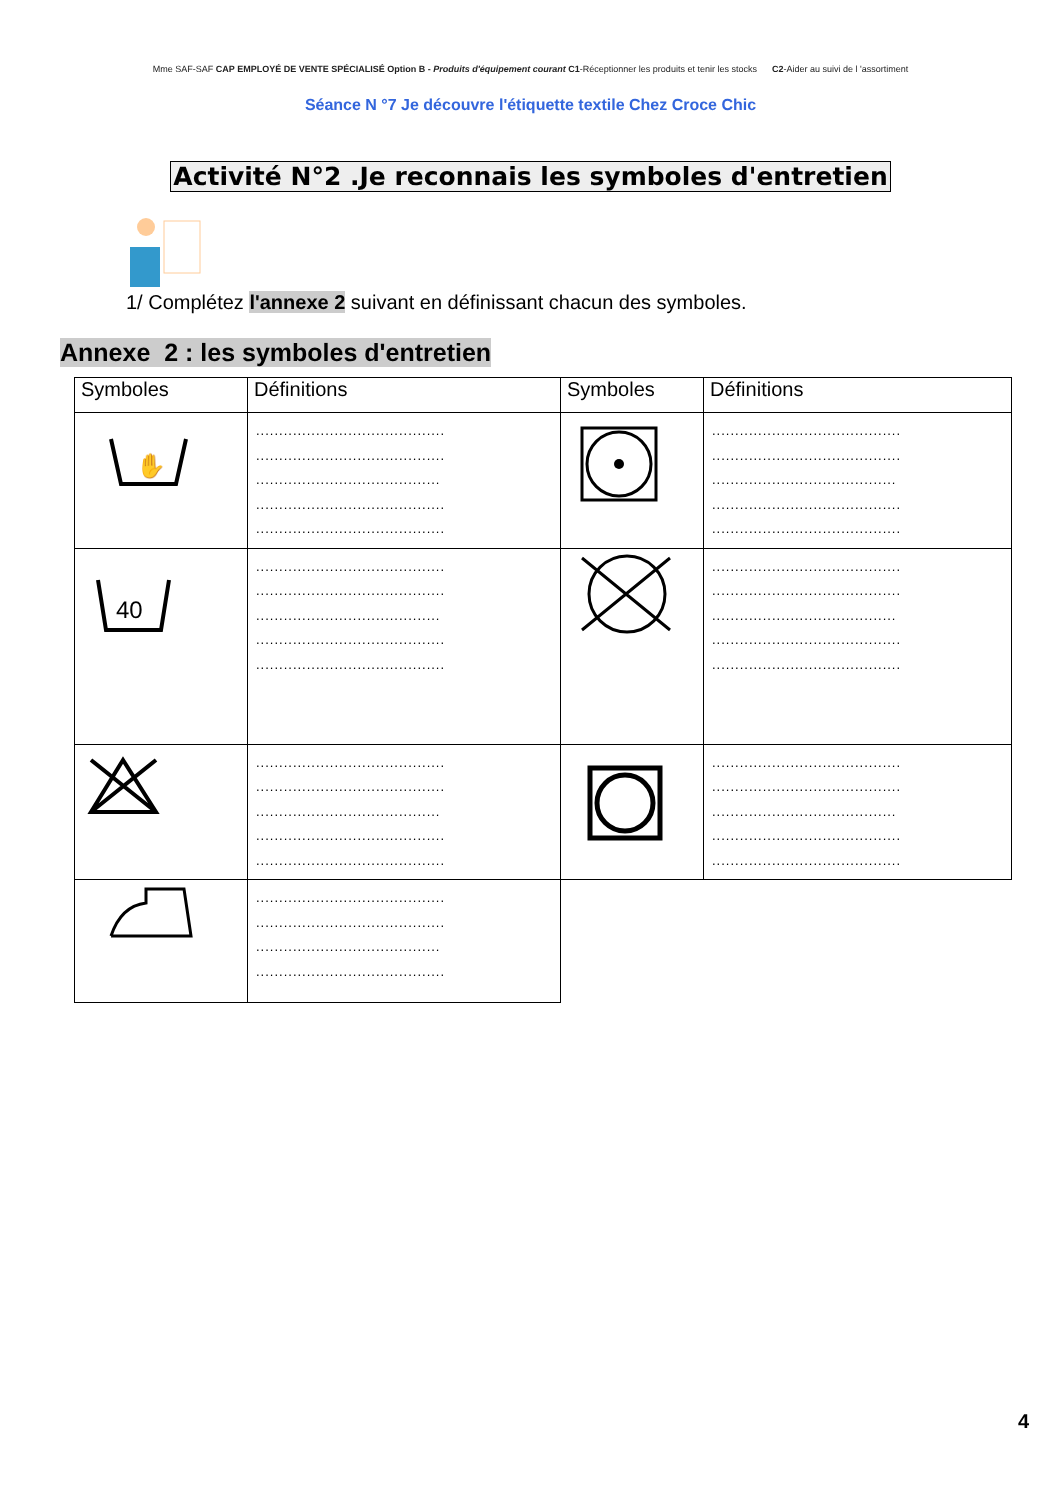Mme SAF-SAF CAP EMPLOYÉ DE VENTE SPÉCIALISÉ Option B - Produits d'équipement courant C1-Réceptionner les produits et tenir les stocks C2-Aider au suivi de l 'assortiment
Séance N °7 Je découvre l'étiquette textile Chez Croce Chic
Activité N°2 .Je reconnais les symboles d'entretien
1/ Complétez l'annexe 2 suivant en définissant chacun des symboles.
Annexe 2 : les symboles d'entretien
| Symboles | Définitions | Symboles | Définitions |
| --- | --- | --- | --- |
| ✋ | ......................................... ......................................... ........................................ ......................................... ......................................... | | ......................................... ......................................... ........................................ ......................................... ......................................... |
| 40 | ......................................... ......................................... ........................................ ......................................... ......................................... | | ......................................... ......................................... ........................................ ......................................... ......................................... |
| | ......................................... ......................................... ........................................ ......................................... ......................................... | | ......................................... ......................................... ........................................ ......................................... ......................................... |
| | ......................................... ......................................... ........................................ ......................................... | | |
4